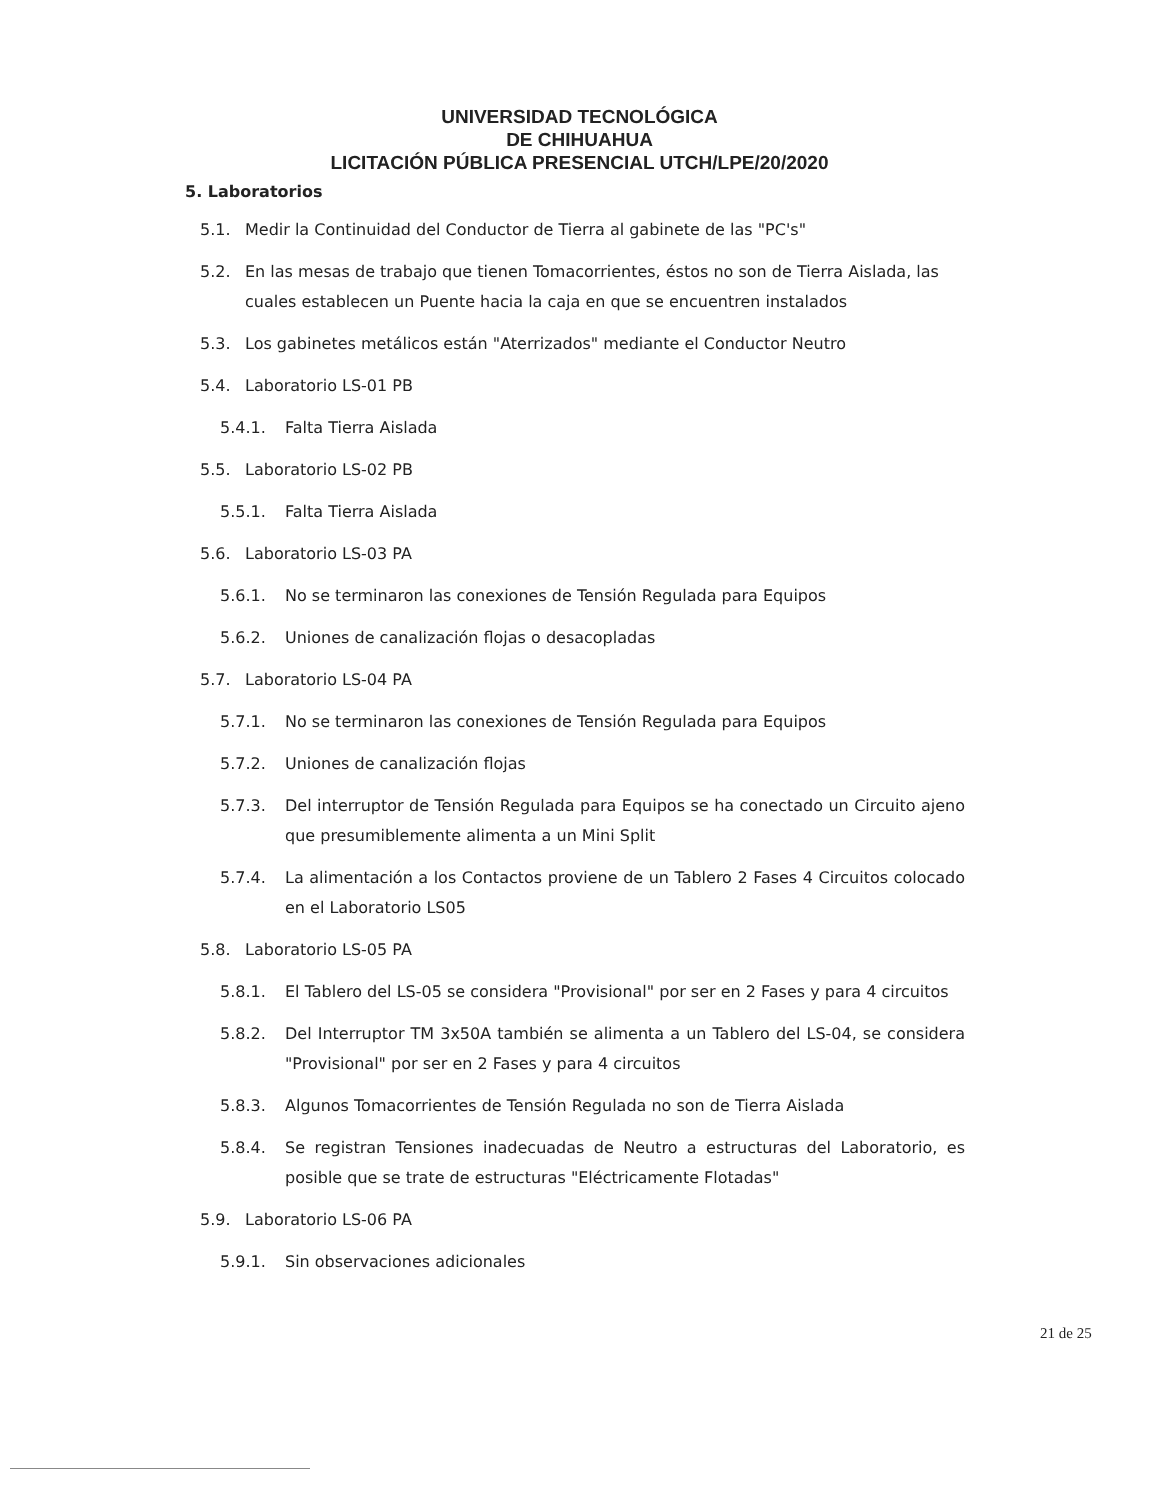UNIVERSIDAD TECNOLÓGICA
DE CHIHUAHUA
LICITACIÓN PÚBLICA PRESENCIAL UTCH/LPE/20/2020
5. Laboratorios
5.1. Medir la Continuidad del Conductor de Tierra al gabinete de las "PC's"
5.2. En las mesas de trabajo que tienen Tomacorrientes, éstos no son de Tierra Aislada, las cuales establecen un Puente hacia la caja en que se encuentren instalados
5.3. Los gabinetes metálicos están "Aterrizados" mediante el Conductor Neutro
5.4. Laboratorio LS-01 PB
5.4.1. Falta Tierra Aislada
5.5. Laboratorio LS-02 PB
5.5.1. Falta Tierra Aislada
5.6. Laboratorio LS-03 PA
5.6.1. No se terminaron las conexiones de Tensión Regulada para Equipos
5.6.2. Uniones de canalización flojas o desacopladas
5.7. Laboratorio LS-04 PA
5.7.1. No se terminaron las conexiones de Tensión Regulada para Equipos
5.7.2. Uniones de canalización flojas
5.7.3. Del interruptor de Tensión Regulada para Equipos se ha conectado un Circuito ajeno que presumiblemente alimenta a un Mini Split
5.7.4. La alimentación a los Contactos proviene de un Tablero 2 Fases 4 Circuitos colocado en el Laboratorio LS05
5.8. Laboratorio LS-05 PA
5.8.1. El Tablero del LS-05 se considera "Provisional" por ser en 2 Fases y para 4 circuitos
5.8.2. Del Interruptor TM 3x50A también se alimenta a un Tablero del LS-04, se considera "Provisional" por ser en 2 Fases y para 4 circuitos
5.8.3. Algunos Tomacorrientes de Tensión Regulada no son de Tierra Aislada
5.8.4. Se registran Tensiones inadecuadas de Neutro a estructuras del Laboratorio, es posible que se trate de estructuras "Eléctricamente Flotadas"
5.9. Laboratorio LS-06 PA
5.9.1. Sin observaciones adicionales
21 de 25